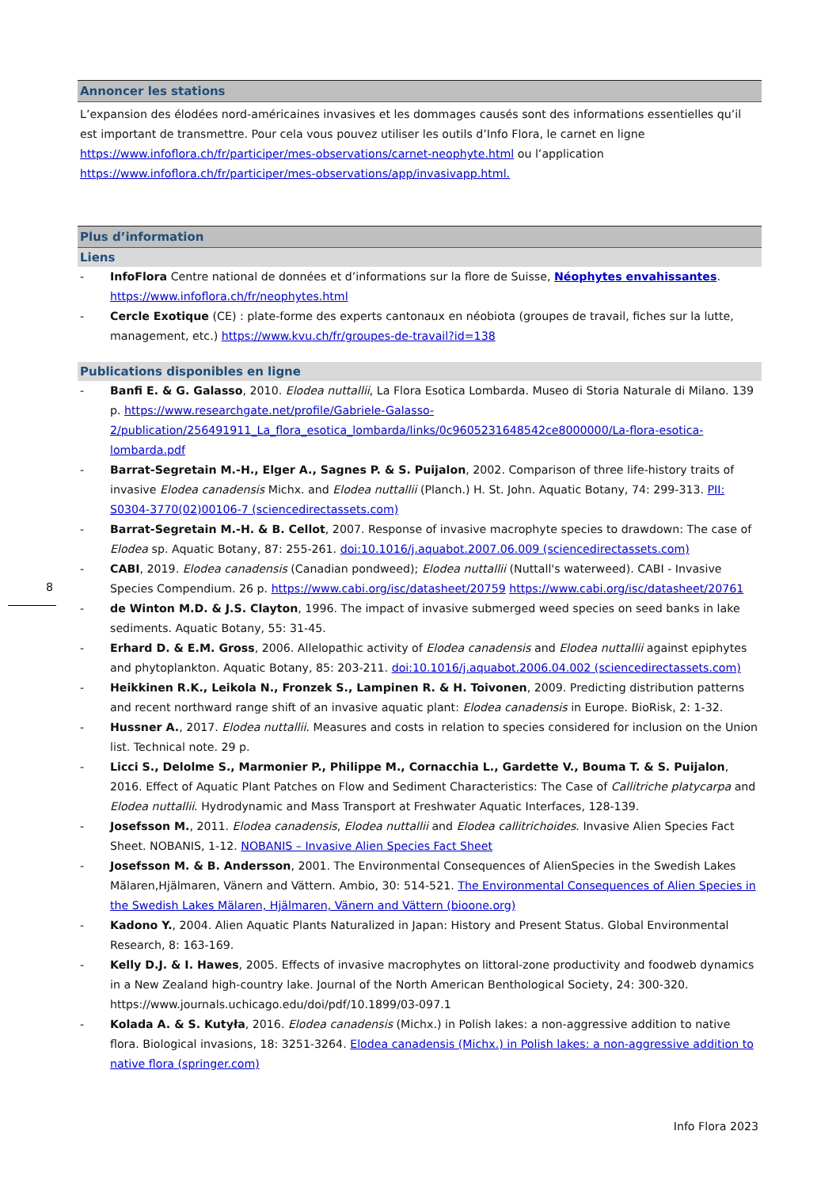Annoncer les stations
L’expansion des élodées nord-américaines invasives et les dommages causés sont des informations essentielles qu’il est important de transmettre. Pour cela vous pouvez utiliser les outils d’Info Flora, le carnet en ligne https://www.infoflora.ch/fr/participer/mes-observations/carnet-neophyte.html ou l’application https://www.infoflora.ch/fr/participer/mes-observations/app/invasivapp.html.
Plus d’information
Liens
- InfoFlora Centre national de données et d’informations sur la flore de Suisse, Néophytes envahissantes. https://www.infoflora.ch/fr/neophytes.html
- Cercle Exotique (CE) : plate-forme des experts cantonaux en néobiota (groupes de travail, fiches sur la lutte, management, etc.) https://www.kvu.ch/fr/groupes-de-travail?id=138
Publications disponibles en ligne
- Banfi E. & G. Galasso, 2010. Elodea nuttallii, La Flora Esotica Lombarda. Museo di Storia Naturale di Milano. 139 p. https://www.researchgate.net/profile/Gabriele-Galasso-2/publication/256491911_La_flora_esotica_lombarda/links/0c9605231648542ce8000000/La-flora-esotica-lombarda.pdf
- Barrat-Segretain M.-H., Elger A., Sagnes P. & S. Puijalon, 2002. Comparison of three life-history traits of invasive Elodea canadensis Michx. and Elodea nuttallii (Planch.) H. St. John. Aquatic Botany, 74: 299-313. PII: S0304-3770(02)00106-7 (sciencedirectassets.com)
- Barrat-Segretain M.-H. & B. Cellot, 2007. Response of invasive macrophyte species to drawdown: The case of Elodea sp. Aquatic Botany, 87: 255-261. doi:10.1016/j.aquabot.2007.06.009 (sciencedirectassets.com)
- CABI, 2019. Elodea canadensis (Canadian pondweed); Elodea nuttallii (Nuttall's waterweed). CABI - Invasive Species Compendium. 26 p. https://www.cabi.org/isc/datasheet/20759 https://www.cabi.org/isc/datasheet/20761
- de Winton M.D. & J.S. Clayton, 1996. The impact of invasive submerged weed species on seed banks in lake sediments. Aquatic Botany, 55: 31-45.
- Erhard D. & E.M. Gross, 2006. Allelopathic activity of Elodea canadensis and Elodea nuttallii against epiphytes and phytoplankton. Aquatic Botany, 85: 203-211. doi:10.1016/j.aquabot.2006.04.002 (sciencedirectassets.com)
- Heikkinen R.K., Leikola N., Fronzek S., Lampinen R. & H. Toivonen, 2009. Predicting distribution patterns and recent northward range shift of an invasive aquatic plant: Elodea canadensis in Europe. BioRisk, 2: 1-32.
- Hussner A., 2017. Elodea nuttallii. Measures and costs in relation to species considered for inclusion on the Union list. Technical note. 29 p.
- Licci S., Delolme S., Marmonier P., Philippe M., Cornacchia L., Gardette V., Bouma T. & S. Puijalon, 2016. Effect of Aquatic Plant Patches on Flow and Sediment Characteristics: The Case of Callitriche platycarpa and Elodea nuttallii. Hydrodynamic and Mass Transport at Freshwater Aquatic Interfaces, 128-139.
- Josefsson M., 2011. Elodea canadensis, Elodea nuttallii and Elodea callitrichoides. Invasive Alien Species Fact Sheet. NOBANIS, 1-12. NOBANIS – Invasive Alien Species Fact Sheet
- Josefsson M. & B. Andersson, 2001. The Environmental Consequences of AlienSpecies in the Swedish Lakes Mälaren,Hjälmaren, Vänern and Vättern. Ambio, 30: 514-521. The Environmental Consequences of Alien Species in the Swedish Lakes Mälaren, Hjälmaren, Vänern and Vättern (bioone.org)
- Kadono Y., 2004. Alien Aquatic Plants Naturalized in Japan: History and Present Status. Global Environmental Research, 8: 163-169.
- Kelly D.J. & I. Hawes, 2005. Effects of invasive macrophytes on littoral-zone productivity and foodweb dynamics in a New Zealand high-country lake. Journal of the North American Benthological Society, 24: 300-320. https://www.journals.uchicago.edu/doi/pdf/10.1899/03-097.1
- Kolada A. & S. Kutyła, 2016. Elodea canadensis (Michx.) in Polish lakes: a non-aggressive addition to native flora. Biological invasions, 18: 3251-3264. Elodea canadensis (Michx.) in Polish lakes: a non-aggressive addition to native flora (springer.com)
8
Info Flora 2023